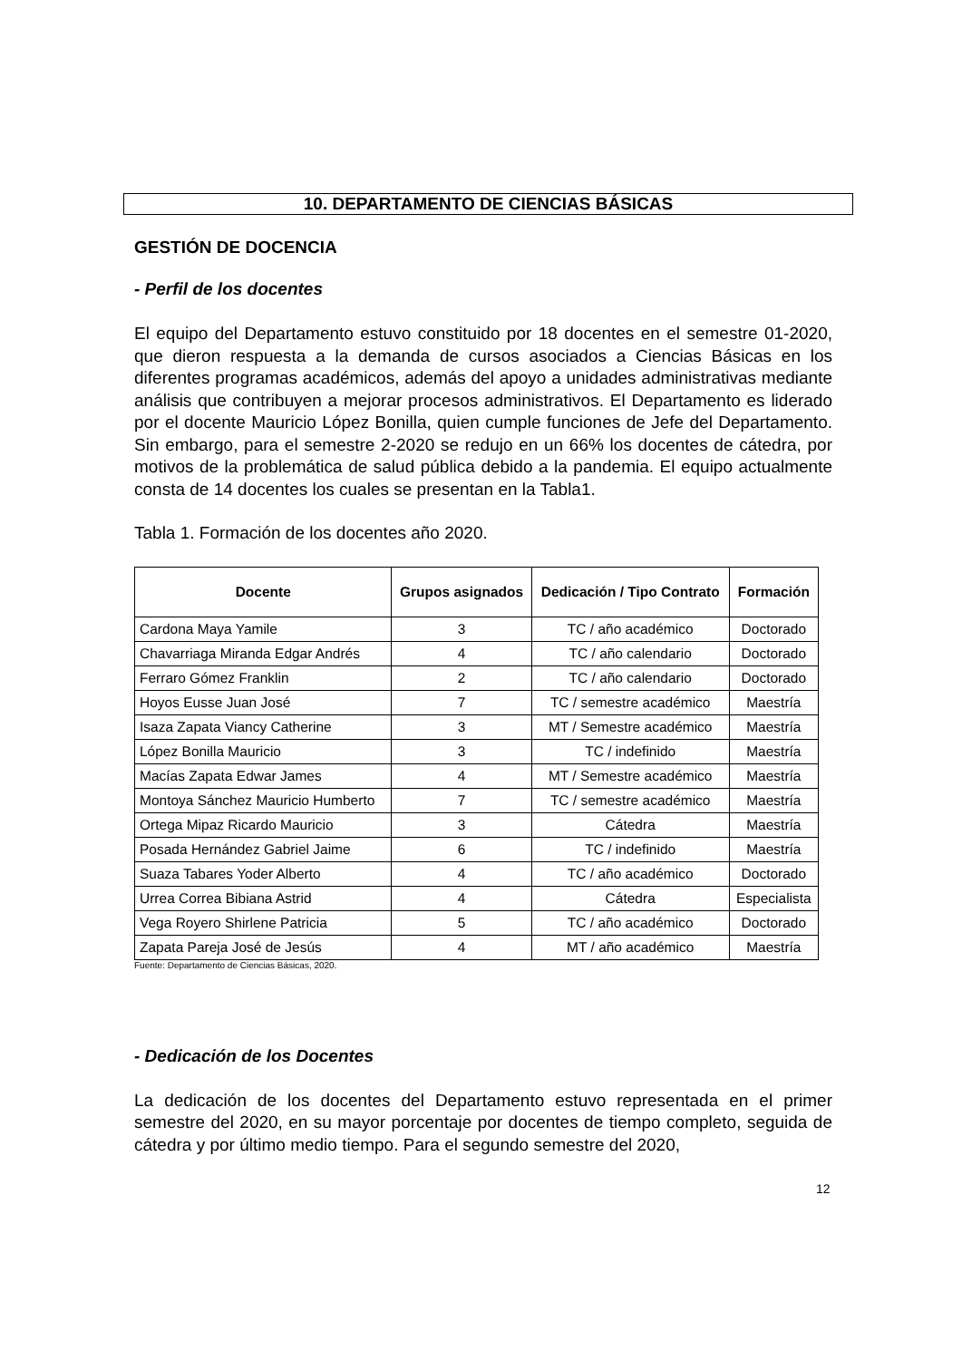10. DEPARTAMENTO DE CIENCIAS BÁSICAS
GESTIÓN DE DOCENCIA
- Perfil de los docentes
El equipo del Departamento estuvo constituido por 18 docentes en el semestre 01-2020, que dieron respuesta a la demanda de cursos asociados a Ciencias Básicas en los diferentes programas académicos, además del apoyo a unidades administrativas mediante análisis que contribuyen a mejorar procesos administrativos. El Departamento es liderado por el docente Mauricio López Bonilla, quien cumple funciones de Jefe del Departamento. Sin embargo, para el semestre 2-2020 se redujo en un 66% los docentes de cátedra, por motivos de la problemática de salud pública debido a la pandemia. El equipo actualmente consta de 14 docentes los cuales se presentan en la Tabla1.
Tabla 1. Formación de los docentes año 2020.
| Docente | Grupos asignados | Dedicación / Tipo Contrato | Formación |
| --- | --- | --- | --- |
| Cardona Maya Yamile | 3 | TC / año académico | Doctorado |
| Chavarriaga Miranda Edgar Andrés | 4 | TC / año calendario | Doctorado |
| Ferraro Gómez Franklin | 2 | TC / año calendario | Doctorado |
| Hoyos Eusse Juan José | 7 | TC / semestre académico | Maestría |
| Isaza Zapata Viancy Catherine | 3 | MT / Semestre académico | Maestría |
| López Bonilla Mauricio | 3 | TC / indefinido | Maestría |
| Macías Zapata Edwar James | 4 | MT / Semestre académico | Maestría |
| Montoya Sánchez Mauricio Humberto | 7 | TC / semestre académico | Maestría |
| Ortega Mipaz Ricardo Mauricio | 3 | Cátedra | Maestría |
| Posada Hernández Gabriel Jaime | 6 | TC / indefinido | Maestría |
| Suaza Tabares Yoder Alberto | 4 | TC / año académico | Doctorado |
| Urrea Correa Bibiana Astrid | 4 | Cátedra | Especialista |
| Vega Royero Shirlene Patricia | 5 | TC / año académico | Doctorado |
| Zapata Pareja José de Jesús | 4 | MT / año académico | Maestría |
Fuente: Departamento de Ciencias Básicas, 2020.
- Dedicación de los Docentes
La dedicación de los docentes del Departamento estuvo representada en el primer semestre del 2020, en su mayor porcentaje por docentes de tiempo completo, seguida de cátedra y por último medio tiempo. Para el segundo semestre del 2020,
12